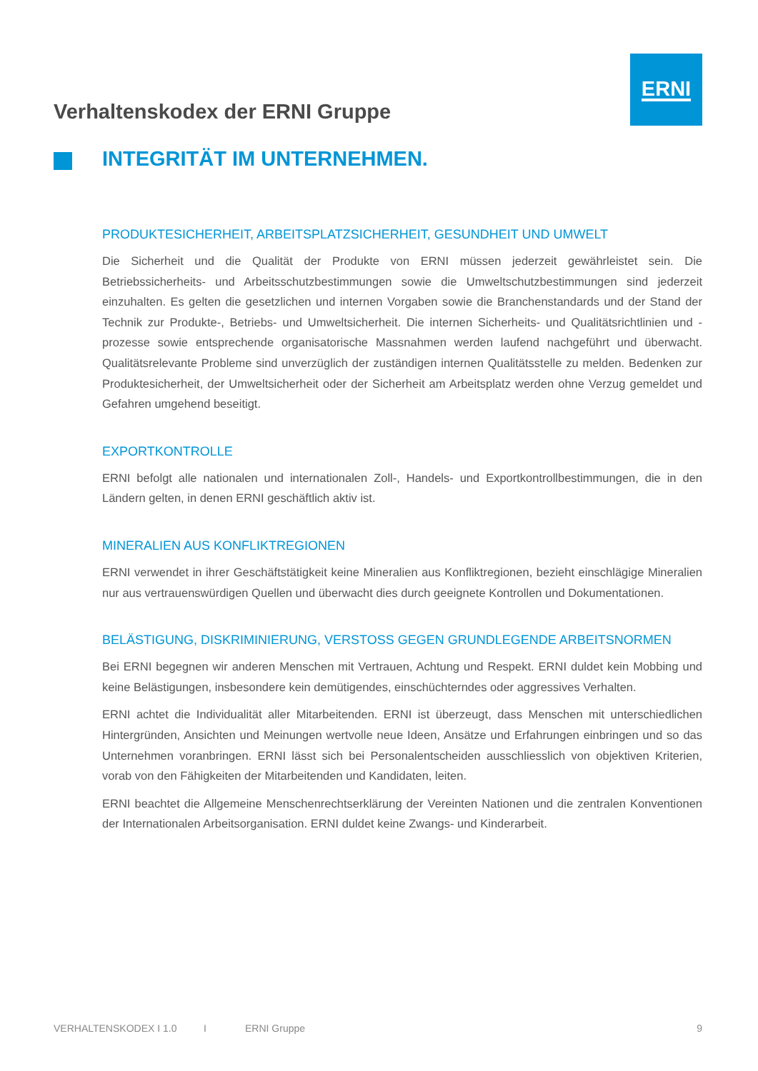ERNI
Verhaltenskodex der ERNI Gruppe
INTEGRITÄT IM UNTERNEHMEN.
PRODUKTESICHERHEIT, ARBEITSPLATZSICHERHEIT, GESUNDHEIT UND UMWELT
Die Sicherheit und die Qualität der Produkte von ERNI müssen jederzeit gewährleistet sein. Die Betriebssicherheits- und Arbeitsschutzbestimmungen sowie die Umweltschutzbestimmungen sind jederzeit einzuhalten. Es gelten die gesetzlichen und internen Vorgaben sowie die Branchenstandards und der Stand der Technik zur Produkte-, Betriebs- und Umweltsicherheit. Die internen Sicherheits- und Qualitätsrichtlinien und -prozesse sowie entsprechende organisatorische Massnahmen werden laufend nachgeführt und überwacht. Qualitätsrelevante Probleme sind unverzüglich der zuständigen internen Qualitätsstelle zu melden. Bedenken zur Produktesicherheit, der Umweltsicherheit oder der Sicherheit am Arbeitsplatz werden ohne Verzug gemeldet und Gefahren umgehend beseitigt.
EXPORTKONTROLLE
ERNI befolgt alle nationalen und internationalen Zoll-, Handels- und Exportkontrollbestimmungen, die in den Ländern gelten, in denen ERNI geschäftlich aktiv ist.
MINERALIEN AUS KONFLIKTREGIONEN
ERNI verwendet in ihrer Geschäftstätigkeit keine Mineralien aus Konfliktregionen, bezieht einschlägige Mineralien nur aus vertrauenswürdigen Quellen und überwacht dies durch geeignete Kontrollen und Dokumentationen.
BELÄSTIGUNG, DISKRIMINIERUNG, VERSTOSS GEGEN GRUNDLEGENDE ARBEITSNORMEN
Bei ERNI begegnen wir anderen Menschen mit Vertrauen, Achtung und Respekt. ERNI duldet kein Mobbing und keine Belästigungen, insbesondere kein demütigendes, einschüchterndes oder aggressives Verhalten.
ERNI achtet die Individualität aller Mitarbeitenden. ERNI ist überzeugt, dass Menschen mit unterschiedlichen Hintergründen, Ansichten und Meinungen wertvolle neue Ideen, Ansätze und Erfahrungen einbringen und so das Unternehmen voranbringen. ERNI lässt sich bei Personalentscheiden ausschliesslich von objektiven Kriterien, vorab von den Fähigkeiten der Mitarbeitenden und Kandidaten, leiten.
ERNI beachtet die Allgemeine Menschenrechtserklärung der Vereinten Nationen und die zentralen Konventionen der Internationalen Arbeitsorganisation. ERNI duldet keine Zwangs- und Kinderarbeit.
VERHALTENSKODEX I 1.0 I ERNI Gruppe 9